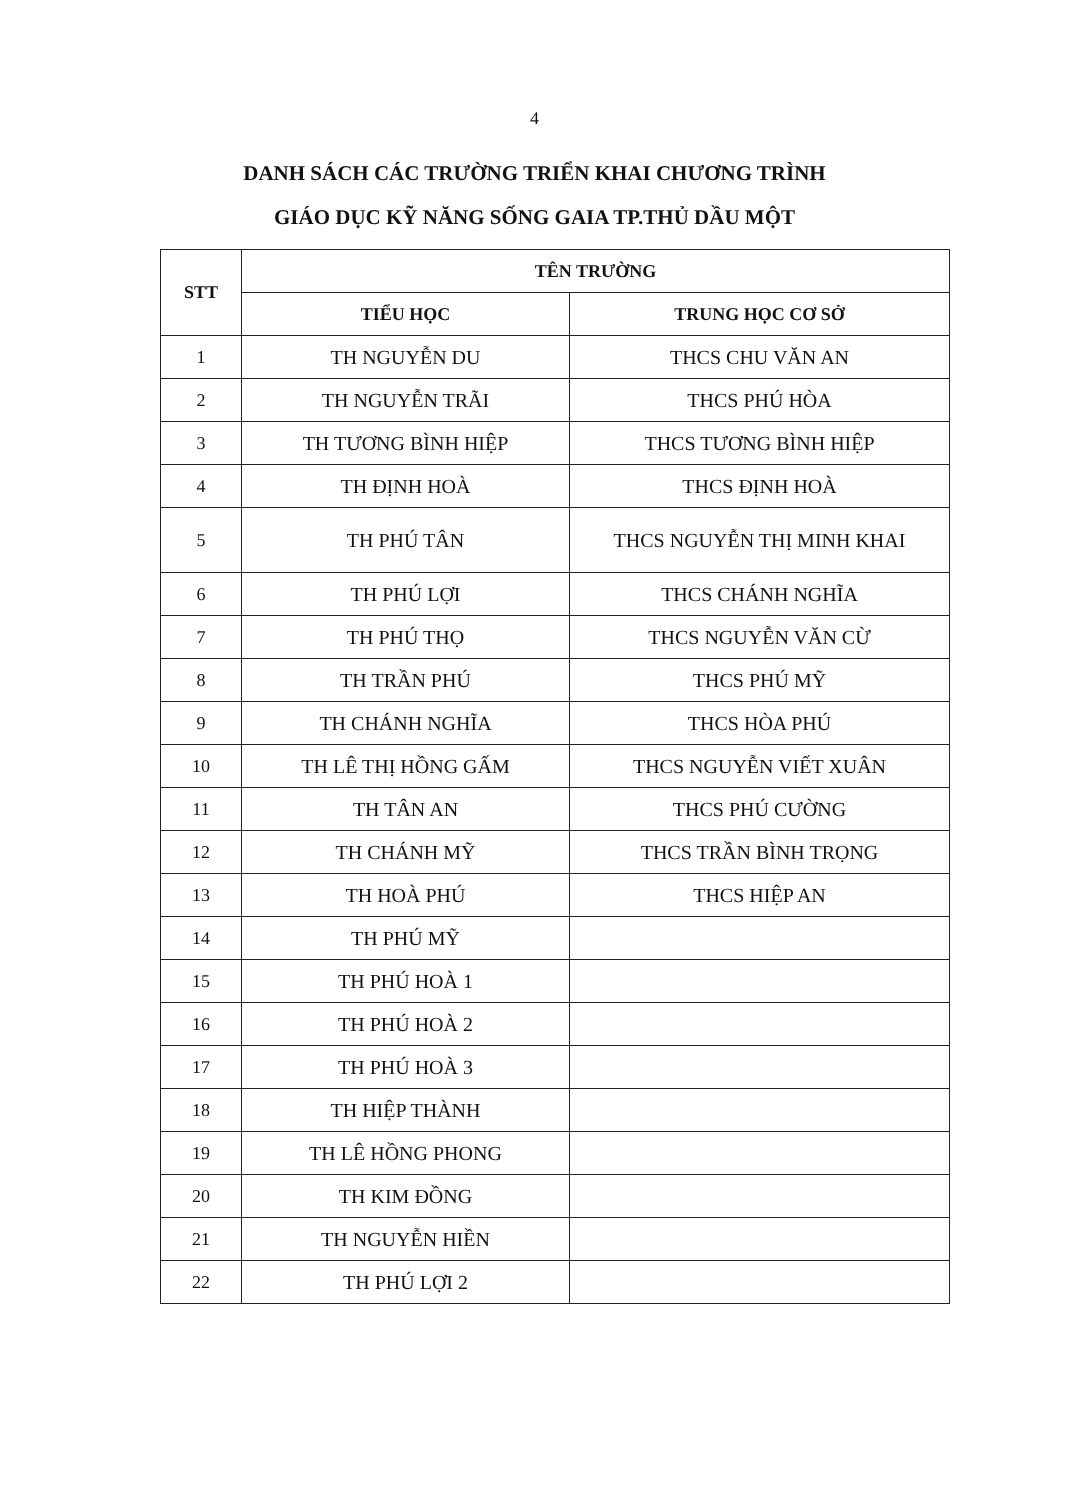4
DANH SÁCH CÁC TRƯỜNG TRIỂN KHAI CHƯƠNG TRÌNH
GIÁO DỤC KỸ NĂNG SỐNG GAIA TP.THỦ DẦU MỘT
| STT | TÊN TRƯỜNG | |
| --- | --- | --- |
| | TIỂU HỌC | TRUNG HỌC CƠ SỞ |
| 1 | TH NGUYỄN DU | THCS CHU VĂN AN |
| 2 | TH NGUYỄN TRÃI | THCS PHÚ HÒA |
| 3 | TH TƯƠNG BÌNH HIỆP | THCS TƯƠNG BÌNH HIỆP |
| 4 | TH ĐỊNH HOÀ | THCS ĐỊNH HOÀ |
| 5 | TH PHÚ TÂN | THCS NGUYỄN THỊ MINH KHAI |
| 6 | TH PHÚ LỢI | THCS CHÁNH NGHĨA |
| 7 | TH PHÚ THỌ | THCS NGUYỄN VĂN CỪ |
| 8 | TH TRẦN PHÚ | THCS PHÚ MỸ |
| 9 | TH CHÁNH NGHĨA | THCS HÒA PHÚ |
| 10 | TH LÊ THỊ HỒNG GẤM | THCS NGUYỄN VIẾT XUÂN |
| 11 | TH TÂN AN | THCS PHÚ CƯỜNG |
| 12 | TH CHÁNH MỸ | THCS TRẦN BÌNH TRỌNG |
| 13 | TH HOÀ PHÚ | THCS HIỆP AN |
| 14 | TH PHÚ MỸ | |
| 15 | TH PHÚ HOÀ 1 | |
| 16 | TH PHÚ HOÀ 2 | |
| 17 | TH PHÚ HOÀ 3 | |
| 18 | TH HIỆP THÀNH | |
| 19 | TH LÊ HỒNG PHONG | |
| 20 | TH KIM ĐỒNG | |
| 21 | TH NGUYỄN HIỀN | |
| 22 | TH PHÚ LỢI 2 | |